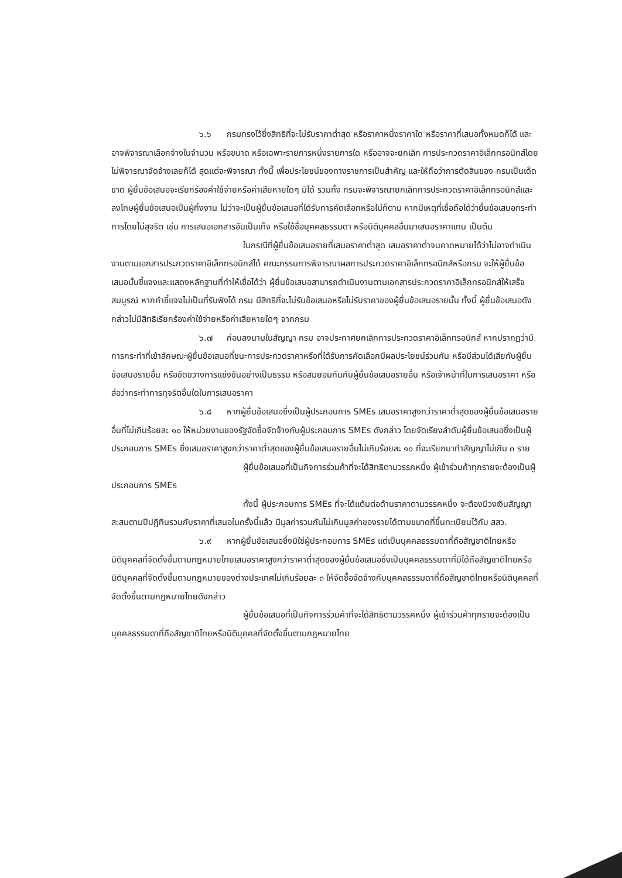๖.๖ กรมทรงไว้ซึ่งสิทธิที่จะไม่รับราคาต่ำสุด หรือราคาหนึ่งราคาใด หรือราคาที่เสนอทั้งหมดก็ได้ และอาจพิจารณาเลือกจ้างในจำนวน หรือขนาด หรือเฉพาะรายการหนึ่งรายการใด หรืออาจจะยกเลิก การประกวดราคาอิเล็กทรอนิกส์โดยไม่พิจารณาจัดจ้างเลยก็ได้ สุดแต่จะพิจารณา ทั้งนี้ เพื่อประโยชน์ของทางราชการเป็นสำคัญ และให้ถือว่าการตัดสินของ กรมเป็นเด็ดขาด ผู้ยื่นข้อเสนอจะเรียกร้องค่าใช้จ่ายหรือค่าเสียหายใดๆ มิได้ รวมทั้ง กรมจะพิจารณายกเลิกการประกวดราคาอิเล็กทรอนิกส์และลงโทษผู้ยื่นข้อเสนอเป็นผู้ทิ้งงาน ไม่ว่าจะเป็นผู้ยื่นข้อเสนอที่ได้รับการคัดเลือกหรือไม่ก็ตาม หากมีเหตุที่เชื่อถือได้ว่ายื่นข้อเสนอกระทำการโดยไม่สุจริต เช่น การเสนอเอกสารอันเป็นเท็จ หรือใช้ชื่อบุคคลธรรมดา หรือนิติบุคคลอื่นมาเสนอราคาแทน เป็นต้น
ในกรณีที่ผู้ยื่นข้อเสนอรายที่เสนอราคาต่ำสุด เสนอราคาต่ำจนคาดหมายได้ว่าไม่อาจดำเนินงานตามเอกสารประกวดราคาอิเล็กทรอนิกส์ได้ คณะกรรมการพิจารณาผลการประกวดราคาอิเล็กทรอนิกส์หรือกรม จะให้ผู้ยื่นข้อเสนอนั้นชี้แจงและแสดงหลักฐานที่ทำให้เชื่อได้ว่า ผู้ยื่นข้อเสนอสามารถดำเนินงานตามเอกสารประกวดราคาอิเล็กทรอนิกส์ให้เสร็จสมบูรณ์ หากคำชี้แจงไม่เป็นที่รับฟังได้ กรม มีสิทธิที่จะไม่รับข้อเสนอหรือไม่รับราคาของผู้ยื่นข้อเสนอรายนั้น ทั้งนี้ ผู้ยื่นข้อเสนอดังกล่าวไม่มีสิทธิเรียกร้องค่าใช้จ่ายหรือค่าเสียหายใดๆ จากกรม
๖.๗ ก่อนลงนามในสัญญา กรม อาจประกาศยกเลิกการประกวดราคาอิเล็กทรอนิกส์ หากปรากฏว่ามีการกระทำที่เข้าลักษณะผู้ยื่นข้อเสนอที่ชนะการประกวดราคาหรือที่ได้รับการคัดเลือกมีผลประโยชน์ร่วมกัน หรือมีส่วนได้เสียกับผู้ยื่นข้อเสนอรายอื่น หรือขัดขวางการแข่งขันอย่างเป็นธรรม หรือสมยอมกันกับผู้ยื่นข้อเสนอรายอื่น หรือเจ้าหน้าที่ในการเสนอราคา หรือส่อว่ากระทำการทุจริตอื่นใดในการเสนอราคา
๖.๘ หากผู้ยื่นข้อเสนอซึ่งเป็นผู้ประกอบการ SMEs เสนอราคาสูงกว่าราคาต่ำสุดของผู้ยื่นข้อเสนอรายอื่นที่ไม่เกินร้อยละ ๑๐ ให้หน่วยงานของรัฐจัดซื้อจัดจ้างกับผู้ประกอบการ SMEs ดังกล่าว โดยจัดเรียงลำดับผู้ยื่นข้อเสนอซึ่งเป็นผู้ประกอบการ SMEs ซึ่งเสนอราคาสูงกว่าราคาต่ำสุดของผู้ยื่นข้อเสนอรายอื่นไม่เกินร้อยละ ๑๐ ที่จะเรียกมาทำสัญญาไม่เกิน ๓ ราย
ผู้ยื่นข้อเสนอที่เป็นกิจการร่วมค้าที่จะได้สิทธิตามวรรคหนึ่ง ผู้เข้าร่วมค้าทุกรายจะต้องเป็นผู้ประกอบการ SMEs
ทั้งนี้ ผู้ประกอบการ SMEs ที่จะได้แต้มต่อด้านราคาตามวรรคหนึ่ง จะต้องมีวงเงินสัญญาสะสมตามปีปฏิทินรวมกับราคาที่เสนอในครั้งนี้แล้ว มีมูลค่ารวมกันไม่เกินมูลค่าของรายได้ตามขนาดที่ขึ้นทะเบียนไว้กับ สสว.
๖.๙ หากผู้ยื่นข้อเสนอซึ่งมิใช่ผู้ประกอบการ SMEs แต่เป็นบุคคลธรรมดาที่ถือสัญชาติไทยหรือนิติบุคคลที่จัดตั้งขึ้นตามกฎหมายไทยเสนอราคาสูงกว่าราคาต่ำสุดของผู้ยื่นข้อเสนอซึ่งเป็นบุคคลธรรมดาที่มิได้ถือสัญชาติไทยหรือนิติบุคคลที่จัดตั้งขึ้นตามกฎหมายของต่างประเทศไม่เกินร้อยละ ๓ ให้จัดซื้อจัดจ้างกับบุคคลธรรมดาที่ถือสัญชาติไทยหรือนิติบุคคลที่จัดตั้งขึ้นตามกฎหมายไทยดังกล่าว
ผู้ยื่นข้อเสนอที่เป็นกิจการร่วมค้าที่จะได้สิทธิตามวรรคหนึ่ง ผู้เข้าร่วมค้าทุกรายจะต้องเป็นบุคคลธรรมดาที่ถือสัญชาติไทยหรือนิติบุคคลที่จัดตั้งขึ้นตามกฎหมายไทย